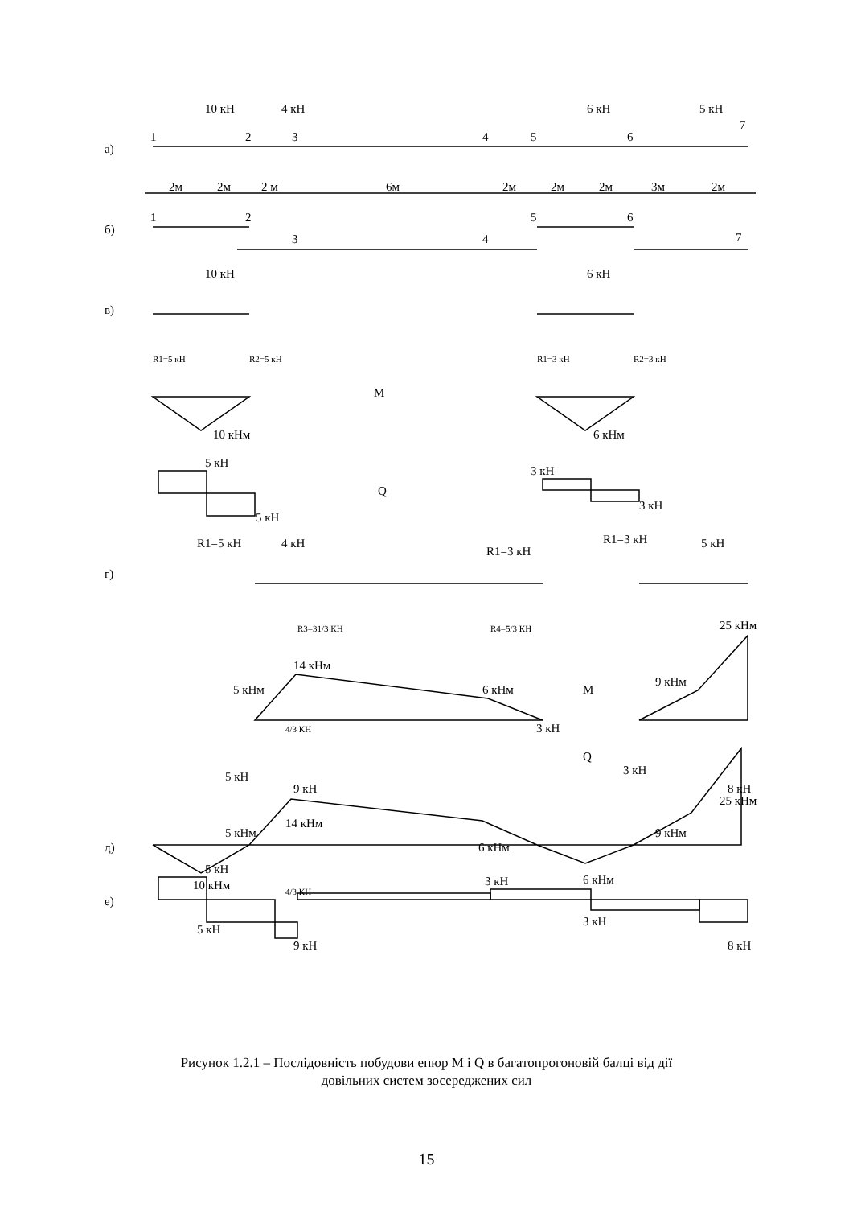а)
б)
в)
г)
д)
е)
10 кН
4 кН
6 кН
5 кН
1
2
3
4
5
6
7
2м
2м
2 м
6м
2м
2м
2м
3м
2м
1
2
3
4
5
6
7
10 кН
6 кН
R1=5 кН
R2=5 кН
R1=3 кН
R2=3 кН
M
10 кНм
6 кНм
5 кН
3 кН
Q
3 кН
5 кН
R1=5 кН
4 кН
R1=3 кН
R1=3 кН
5 кН
R3=31/3 КН
R4=5/3 КН
25 кНм
14 кНм
5 кНм
6 кНм
M
9 кНм
4/3 КН
3 кН
Q
5 кН
3 кН
9 кН
8 кН
25 кНм
14 кНм
5 кНм
6 кНм
9 кНм
10 кНм
6 кНм
5 кН
4/3 КН
3 кН
5 кН
3 кН
9 кН
8 кН
Рисунок 1.2.1 – Послідовність побудови епюр M і Q в багатопрогоновій балці від дії
довільних систем зосереджених сил
15